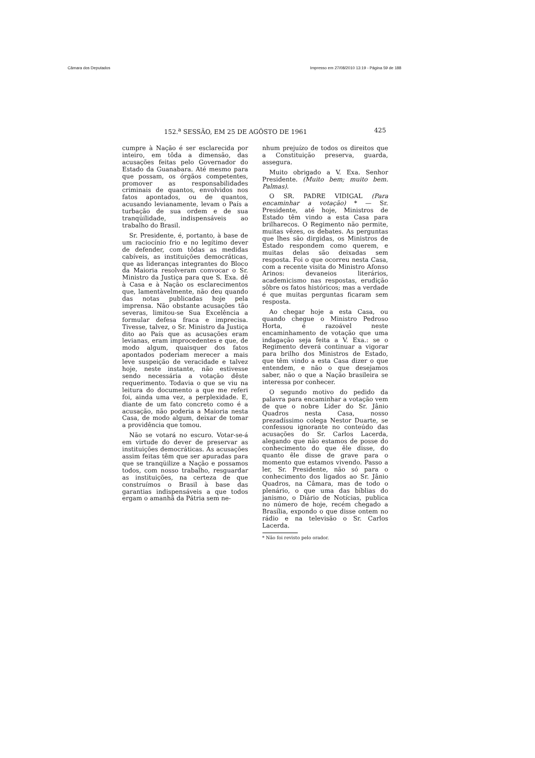Câmara dos Deputados Impresso em 27/08/2010 13:19 - Página 59 de 188
152.<sup>a</sup> SESSÃO, EM 25 DE AGÔSTO DE 1961 425
cumpre à Nação é ser esclarecida por inteiro, em tôda a dimensão, das acusações feitas pelo Governador do Estado da Guanabara. Até mesmo para que possam, os órgãos competentes, promover as responsabilidades criminais de quantos, envolvidos nos fatos apontados, ou de quantos, acusando levianamente, levam o País a turbação de sua ordem e de sua tranqüilidade, indispensáveis ao trabalho do Brasil.
Sr. Presidente, é, portanto, à base de um raciocínio frio e no legítimo dever de defender, com tôdas as medidas cabíveis, as instituições democráticas, que as lideranças integrantes do Bloco da Maioria resolveram convocar o Sr. Ministro da Justiça para que S. Exa. dê à Casa e à Nação os esclarecimentos que, lamentàvelmente, não deu quando das notas publicadas hoje pela imprensa. Não obstante acusações tão severas, limitou-se Sua Excelência a formular defesa fraca e imprecisa. Tivesse, talvez, o Sr. Ministro da Justiça dito ao País que as acusações eram levianas, eram improcedentes e que, de modo algum, quaisquer dos fatos apontados poderiam merecer a mais leve suspeição de veracidade e talvez hoje, neste instante, não estivesse sendo necessária a votação dêste requerimento. Todavia o que se viu na leitura do documento a que me referi foi, ainda uma vez, a perplexidade. E, diante de um fato concreto como é a acusação, não poderia a Maioria nesta Casa, de modo algum, deixar de tomar a providência que tomou.
Não se votará no escuro. Votar-se-á em virtude do dever de preservar as instituições democráticas. As acusações assim feitas têm que ser apuradas para que se tranqüilize a Nação e possamos todos, com nosso trabalho, resguardar as instituições, na certeza de que construímos o Brasil à base das garantias indispensáveis a que todos ergam o amanhã da Pátria sem ne-
nhum prejuízo de todos os direitos que a Constituição preserva, guarda, assegura.
Muito obrigado a V. Exa. Senhor Presidente. (Muito bem; muito bem. Palmas).
O SR. PADRE VIDIGAL (Para encaminhar a votação) * — Sr. Presidente, até hoje, Ministros de Estado têm vindo a esta Casa para brilharecos. O Regimento não permite, muitas vêzes, os debates. As perguntas que lhes são dirgidas, os Ministros de Estado respondem como querem, e muitas delas são deixadas sem resposta. Foi o que ocorreu nesta Casa, com a recente visita do Ministro Afonso Arinos: devaneios literários, academicismo nas respostas, erudição sôbre os fatos históricos; mas a verdade é que muitas perguntas ficaram sem resposta.
Ao chegar hoje a esta Casa, ou quando chegue o Ministro Pedroso Horta, é razoável neste encaminhamento de votação que uma indagação seja feita a V. Exa.: se o Regimento deverá continuar a vigorar para brilho dos Ministros de Estado, que têm vindo a esta Casa dizer o que entendem, e não o que desejamos saber, não o que a Nação brasileira se interessa por conhecer.
O segundo motivo do pedido da palavra para encaminhar a votação vem de que o nobre Líder do Sr. Jânio Quadros nesta Casa, nosso prezadíssimo colega Nestor Duarte, se confessou ignorante no conteúdo das acusações do Sr. Carlos Lacerda, alegando que não estamos de posse do conhecimento do que êle disse, do quanto êle disse de grave para o momento que estamos vivendo. Passo a ler, Sr. Presidente, não só para o conhecimento dos ligados ao Sr. Jânio Quadros, na Câmara, mas de todo o plenário, o que uma das bíblias do janismo, o Diário de Notícias, publica no número de hoje, recém chegado a Brasília, expondo o que disse ontem no rádio e na televisão o Sr. Carlos Lacerda.
* Não foi revisto pelo orador.